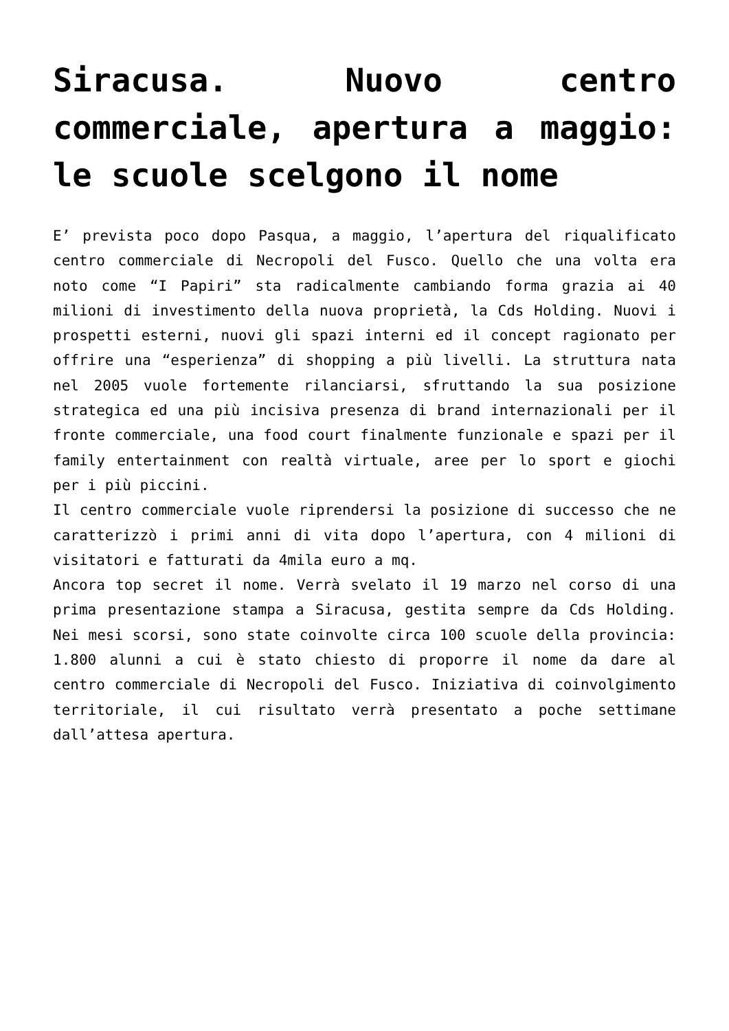Siracusa. Nuovo centro commerciale, apertura a maggio: le scuole scelgono il nome
E’ prevista poco dopo Pasqua, a maggio, l’apertura del riqualificato centro commerciale di Necropoli del Fusco. Quello che una volta era noto come “I Papiri” sta radicalmente cambiando forma grazia ai 40 milioni di investimento della nuova proprietà, la Cds Holding. Nuovi i prospetti esterni, nuovi gli spazi interni ed il concept ragionato per offrire una “esperienza” di shopping a più livelli. La struttura nata nel 2005 vuole fortemente rilanciarsi, sfruttando la sua posizione strategica ed una più incisiva presenza di brand internazionali per il fronte commerciale, una food court finalmente funzionale e spazi per il family entertainment con realtà virtuale, aree per lo sport e giochi per i più piccini.
Il centro commerciale vuole riprendersi la posizione di successo che ne caratterizzò i primi anni di vita dopo l’apertura, con 4 milioni di visitatori e fatturati da 4mila euro a mq.
Ancora top secret il nome. Verrà svelato il 19 marzo nel corso di una prima presentazione stampa a Siracusa, gestita sempre da Cds Holding. Nei mesi scorsi, sono state coinvolte circa 100 scuole della provincia: 1.800 alunni a cui è stato chiesto di proporre il nome da dare al centro commerciale di Necropoli del Fusco. Iniziativa di coinvolgimento territoriale, il cui risultato verrà presentato a poche settimane dall’attesa apertura.